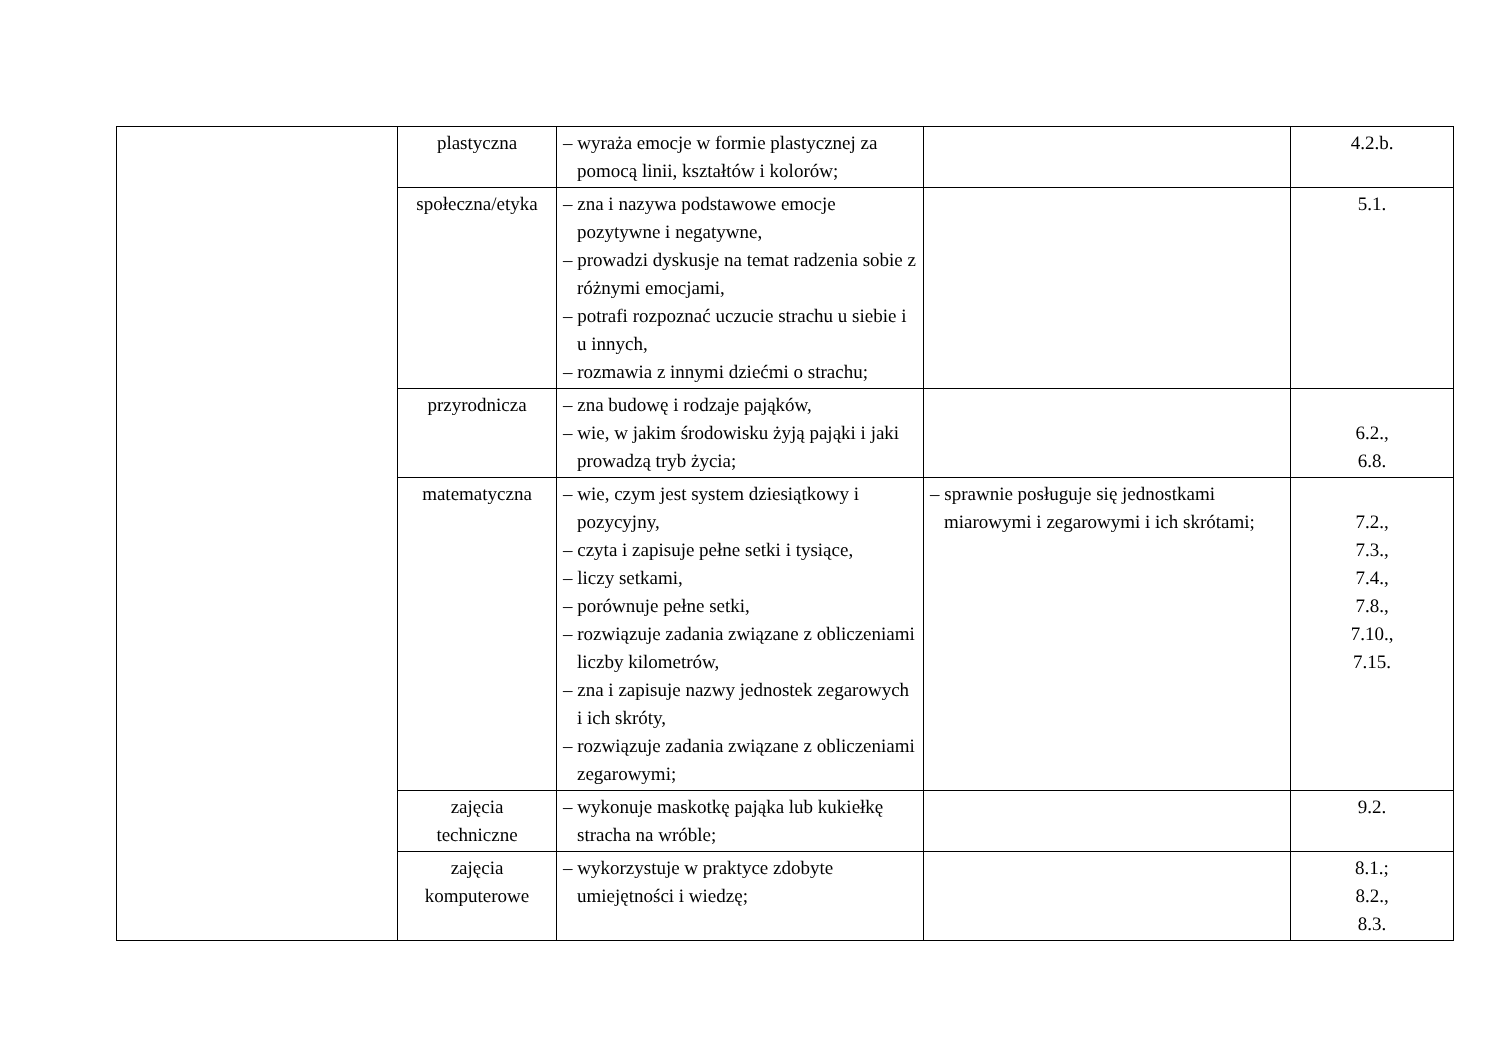| | plastyczna | – wyraża emocje w formie plastycznej za pomocą linii, kształtów i kolorów; | | 4.2.b. |
| | społeczna/etyka | – zna i nazywa podstawowe emocje pozytywne i negatywne, – prowadzi dyskusje na temat radzenia sobie z różnymi emocjami, – potrafi rozpoznać uczucie strachu u siebie i u innych, – rozmawia z innymi dziećmi o strachu; | | 5.1. |
| | przyrodnicza | – zna budowę i rodzaje pająków, – wie, w jakim środowisku żyją pająki i jaki prowadzą tryb życia; | | 6.2., 6.8. |
| | matematyczna | – wie, czym jest system dziesiątkowy i pozycyjny, – czyta i zapisuje pełne setki i tysiące, – liczy setkami, – porównuje pełne setki, – rozwiązuje zadania związane z obliczeniami liczby kilometrów, – zna i zapisuje nazwy jednostek zegarowych i ich skróty, – rozwiązuje zadania związane z obliczeniami zegarowymi; | – sprawnie posługuje się jednostkami miarowymi i zegarowymi i ich skrótami; | 7.2., 7.3., 7.4., 7.8., 7.10., 7.15. |
| | zajęcia techniczne | – wykonuje maskotkę pająka lub kukiełkę stracha na wróble; | | 9.2. |
| | zajęcia komputerowe | – wykorzystuje w praktyce zdobyte umiejętności i wiedzę; | | 8.1.; 8.2., 8.3. |